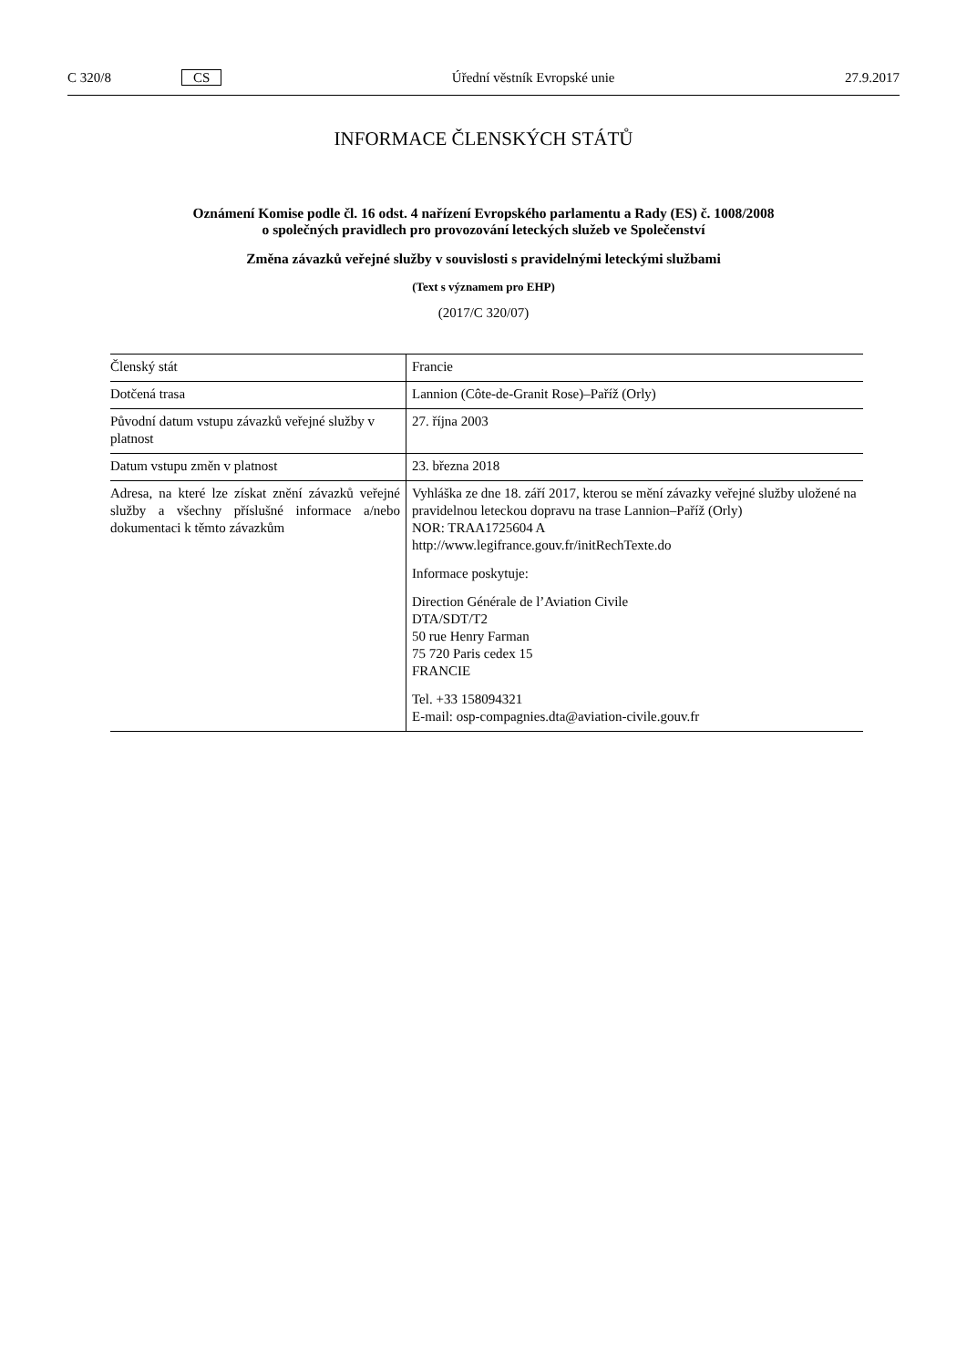C 320/8 CS Úřední věstník Evropské unie 27.9.2017
INFORMACE ČLENSKÝCH STÁTŮ
Oznámení Komise podle čl. 16 odst. 4 nařízení Evropského parlamentu a Rady (ES) č. 1008/2008
o společných pravidlech pro provozování leteckých služeb ve Společenství
Změna závazků veřejné služby v souvislosti s pravidelnými leteckými službami
(Text s významem pro EHP)
(2017/C 320/07)
| Členský stát | Francie |
| Dotčená trasa | Lannion (Côte-de-Granit Rose)–Paříž (Orly) |
| Původní datum vstupu závazků veřejné služby v platnost | 27. října 2003 |
| Datum vstupu změn v platnost | 23. března 2018 |
| Adresa, na které lze získat znění závazků veřejné služby a všechny příslušné informace a/nebo dokumentaci k těmto závazkům | Vyhláška ze dne 18. září 2017, kterou se mění závazky veřejné služby uložené na pravidelnou leteckou dopravu na trase Lannion–Paříž (Orly) NOR: TRAA1725604 A http://www.legifrance.gouv.fr/initRechTexte.do Informace poskytuje: Direction Générale de l’Aviation Civile DTA/SDT/T2 50 rue Henry Farman 75 720 Paris cedex 15 FRANCIE Tel. +33 158094321 E-mail: osp-compagnies.dta@aviation-civile.gouv.fr |